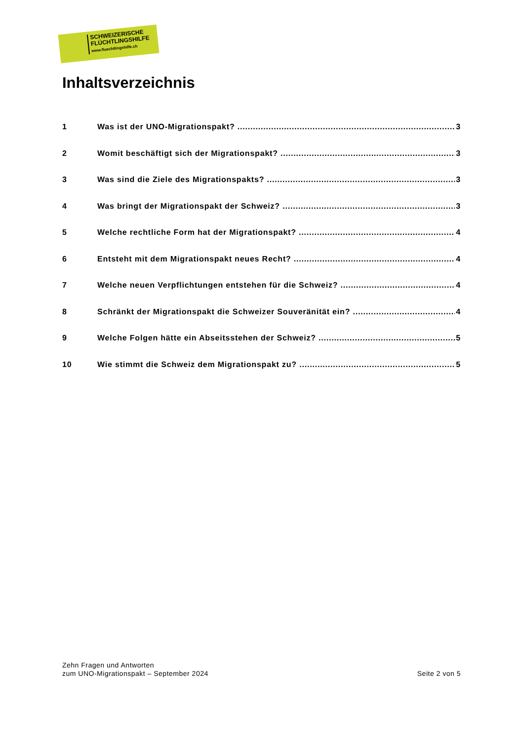SCHWEIZERISCHE
FLÜCHTLINGSHILFE
www.fluechtlingshilfe.ch
Inhaltsverzeichnis
1 Was ist der UNO-Migrationspakt? 3
2 Womit beschäftigt sich der Migrationspakt? 3
3 Was sind die Ziele des Migrationspakts? 3
4 Was bringt der Migrationspakt der Schweiz? 3
5 Welche rechtliche Form hat der Migrationspakt? 4
6 Entsteht mit dem Migrationspakt neues Recht? 4
7 Welche neuen Verpflichtungen entstehen für die Schweiz? 4
8 Schränkt der Migrationspakt die Schweizer Souveränität ein? 4
9 Welche Folgen hätte ein Abseitsstehen der Schweiz? 5
10 Wie stimmt die Schweiz dem Migrationspakt zu? 5
Zehn Fragen und Antworten
zum UNO-Migrationspakt – September 2024
Seite 2 von 5